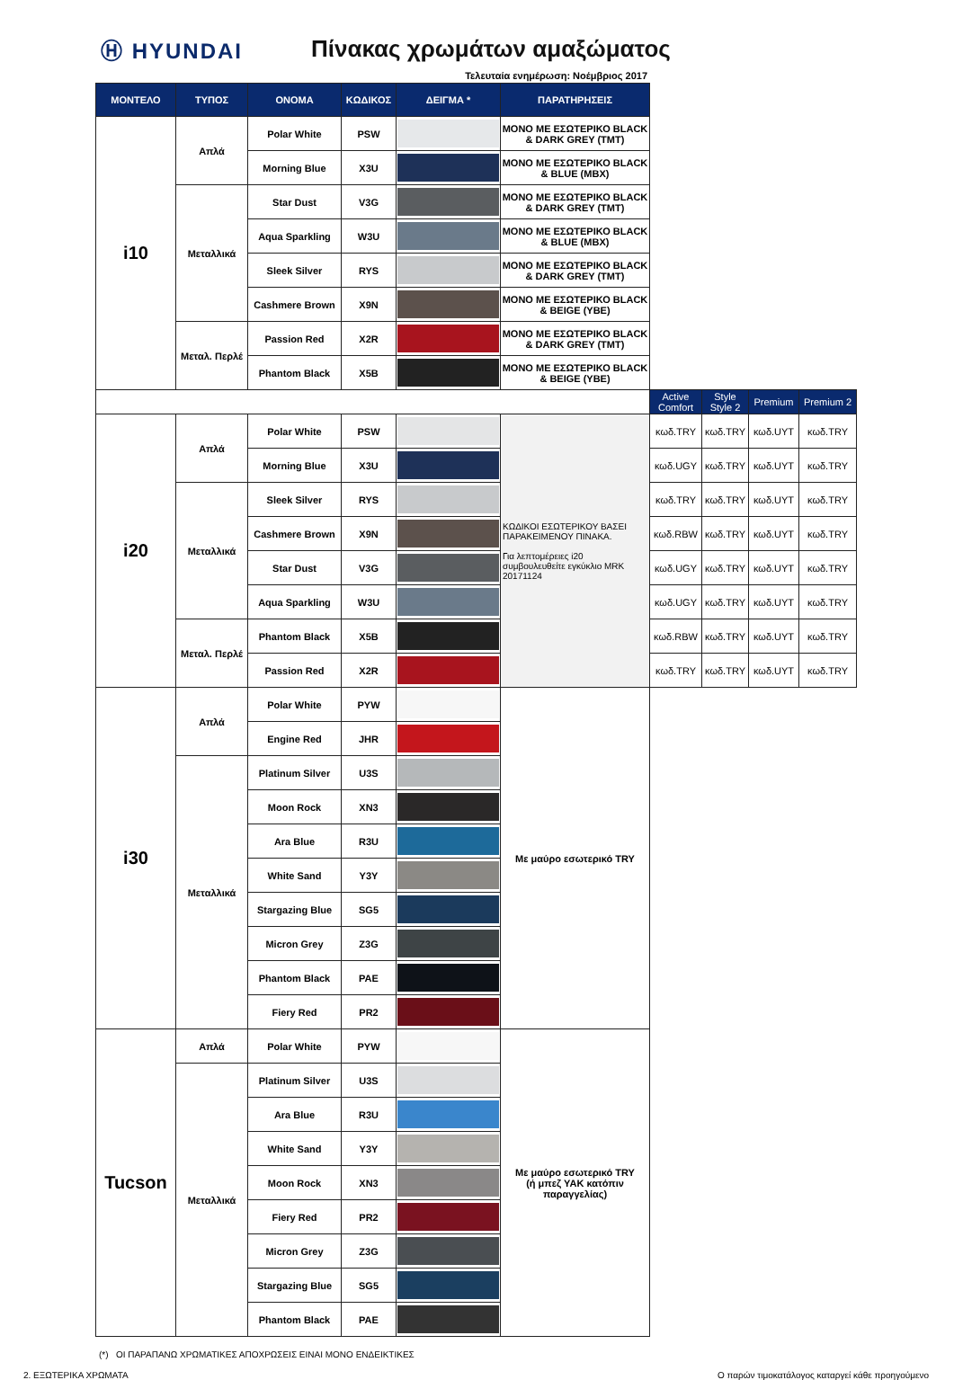Ⓗ HYUNDAI Πίνακας χρωμάτων αμαξώματος
Τελευταία ενημέρωση: Νοέμβριος 2017
| ΜΟΝΤΕΛΟ | ΤΥΠΟΣ | ΟΝΟΜΑ | ΚΩΔΙΚΟΣ | ΔΕΙΓΜΑ * | ΠΑΡΑΤΗΡΗΣΕΙΣ | | | | |
| i10 | Απλά | Polar White | PSW | | ΜΟΝΟ ΜΕ ΕΣΩΤΕΡΙΚΟ BLACK & DARK GREY (TMT) | | | | |
| | | Morning Blue | X3U | | ΜΟΝΟ ΜΕ ΕΣΩΤΕΡΙΚΟ BLACK & BLUE (MBX) | | | | |
| | Μεταλλικά | Star Dust | V3G | | ΜΟΝΟ ΜΕ ΕΣΩΤΕΡΙΚΟ BLACK & DARK GREY (TMT) | | | | |
| | | Aqua Sparkling | W3U | | ΜΟΝΟ ΜΕ ΕΣΩΤΕΡΙΚΟ BLACK & BLUE (MBX) | | | | |
| | | Sleek Silver | RYS | | ΜΟΝΟ ΜΕ ΕΣΩΤΕΡΙΚΟ BLACK & DARK GREY (TMT) | | | | |
| | | Cashmere Brown | X9N | | ΜΟΝΟ ΜΕ ΕΣΩΤΕΡΙΚΟ BLACK & BEIGE (YBE) | | | | |
| | Μεταλ. Περλέ | Passion Red | X2R | | ΜΟΝΟ ΜΕ ΕΣΩΤΕΡΙΚΟ BLACK & DARK GREY (TMT) | | | | |
| | | Phantom Black | X5B | | ΜΟΝΟ ΜΕ ΕΣΩΤΕΡΙΚΟ BLACK & BEIGE (YBE) | | | | |
| | | | | | | Active Comfort | Style Style 2 | Premium | Premium 2 |
| i20 | Απλά | Polar White | PSW | | ΚΩΔΙΚΟΙ ΕΣΩΤΕΡΙΚΟΥ ΒΑΣΕΙ ΠΑΡΑΚΕΙΜΕΝΟΥ ΠΙΝΑΚΑ. Για λεπτομέρειες i20 συμβουλευθείτε εγκύκλιο MRK 20171124 | κωδ.TRY | κωδ.TRY | κωδ.UYT | κωδ.TRY |
| | | Morning Blue | X3U | | | κωδ.UGY | κωδ.TRY | κωδ.UYT | κωδ.TRY |
| | Μεταλλικά | Sleek Silver | RYS | | | κωδ.TRY | κωδ.TRY | κωδ.UYT | κωδ.TRY |
| | | Cashmere Brown | X9N | | | κωδ.RBW | κωδ.TRY | κωδ.UYT | κωδ.TRY |
| | | Star Dust | V3G | | | κωδ.UGY | κωδ.TRY | κωδ.UYT | κωδ.TRY |
| | | Aqua Sparkling | W3U | | | κωδ.UGY | κωδ.TRY | κωδ.UYT | κωδ.TRY |
| | Μεταλ. Περλέ | Phantom Black | X5B | | | κωδ.RBW | κωδ.TRY | κωδ.UYT | κωδ.TRY |
| | | Passion Red | X2R | | | κωδ.TRY | κωδ.TRY | κωδ.UYT | κωδ.TRY |
| i30 | Απλά | Polar White | PYW | | Με μαύρο εσωτερικό TRY | | | | |
| | | Engine Red | JHR | | | | | | |
| | Μεταλλικά | Platinum Silver | U3S | | | | | | |
| | | Moon Rock | XN3 | | | | | | |
| | | Ara Blue | R3U | | | | | | |
| | | White Sand | Y3Y | | | | | | |
| | | Stargazing Blue | SG5 | | | | | | |
| | | Micron Grey | Z3G | | | | | | |
| | | Phantom Black | PAE | | | | | | |
| | | Fiery Red | PR2 | | | | | | |
| Tucson | Απλά | Polar White | PYW | | Με μαύρο εσωτερικό TRY (ή μπεζ YAK κατόπιν παραγγελίας) | | | | |
| | Μεταλλικά | Platinum Silver | U3S | | | | | | |
| | | Ara Blue | R3U | | | | | | |
| | | White Sand | Y3Y | | | | | | |
| | | Moon Rock | XN3 | | | | | | |
| | | Fiery Red | PR2 | | | | | | |
| | | Micron Grey | Z3G | | | | | | |
| | | Stargazing Blue | SG5 | | | | | | |
| | | Phantom Black | PAE | | | | | | |
(*) ΟΙ ΠΑΡΑΠΑΝΩ ΧΡΩΜΑΤΙΚΕΣ ΑΠΟΧΡΩΣΕΙΣ ΕΙΝΑΙ ΜΟΝΟ ΕΝΔΕΙΚΤΙΚΕΣ
2. ΕΞΩΤΕΡΙΚΑ ΧΡΩΜΑΤΑ Ο παρών τιμοκατάλογος καταργεί κάθε προηγούμενο